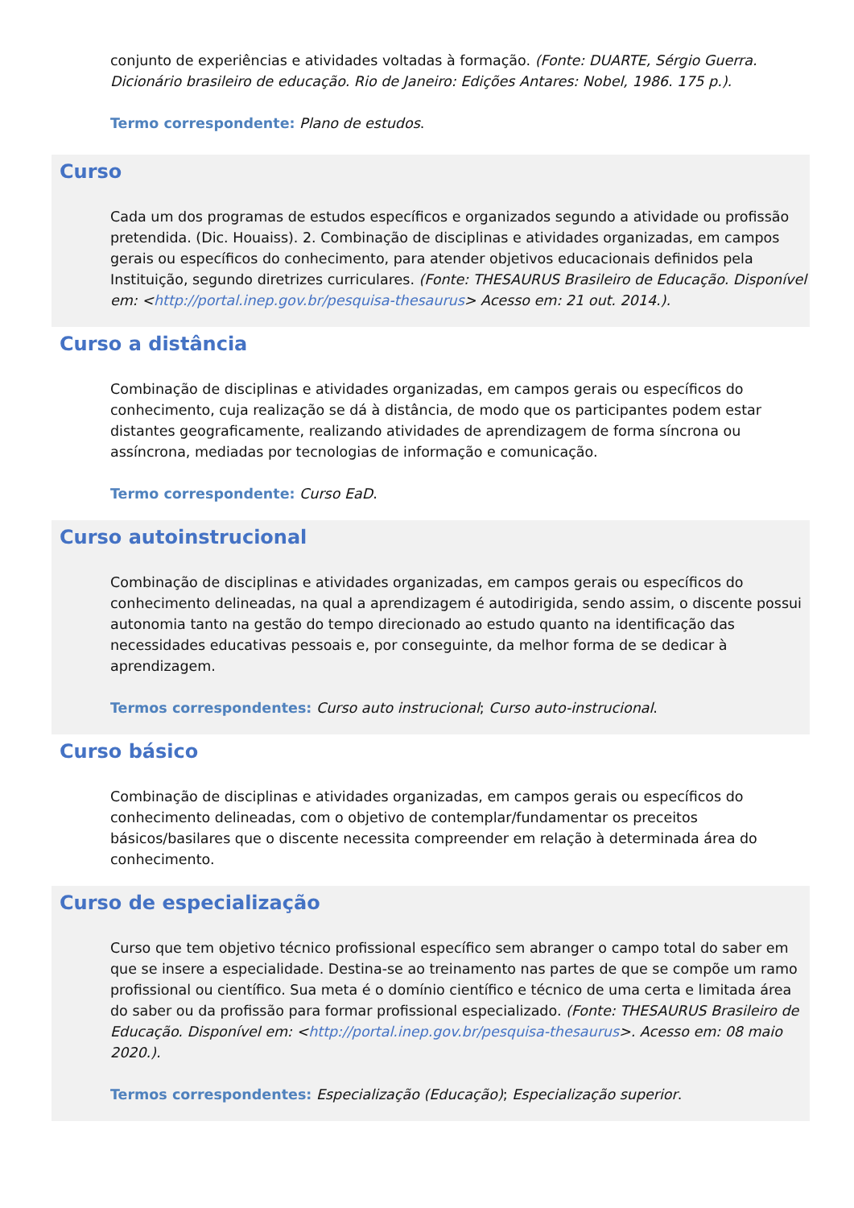conjunto de experiências e atividades voltadas à formação. (Fonte: DUARTE, Sérgio Guerra. Dicionário brasileiro de educação. Rio de Janeiro: Edições Antares: Nobel, 1986. 175 p.).
Termo correspondente: Plano de estudos.
Curso
Cada um dos programas de estudos específicos e organizados segundo a atividade ou profissão pretendida. (Dic. Houaiss). 2. Combinação de disciplinas e atividades organizadas, em campos gerais ou específicos do conhecimento, para atender objetivos educacionais definidos pela Instituição, segundo diretrizes curriculares. (Fonte: THESAURUS Brasileiro de Educação. Disponível em: <http://portal.inep.gov.br/pesquisa-thesaurus> Acesso em: 21 out. 2014.).
Curso a distância
Combinação de disciplinas e atividades organizadas, em campos gerais ou específicos do conhecimento, cuja realização se dá à distância, de modo que os participantes podem estar distantes geograficamente, realizando atividades de aprendizagem de forma síncrona ou assíncrona, mediadas por tecnologias de informação e comunicação.
Termo correspondente: Curso EaD.
Curso autoinstrucional
Combinação de disciplinas e atividades organizadas, em campos gerais ou específicos do conhecimento delineadas, na qual a aprendizagem é autodirigida, sendo assim, o discente possui autonomia tanto na gestão do tempo direcionado ao estudo quanto na identificação das necessidades educativas pessoais e, por conseguinte, da melhor forma de se dedicar à aprendizagem.
Termos correspondentes: Curso auto instrucional; Curso auto-instrucional.
Curso básico
Combinação de disciplinas e atividades organizadas, em campos gerais ou específicos do conhecimento delineadas, com o objetivo de contemplar/fundamentar os preceitos básicos/basilares que o discente necessita compreender em relação à determinada área do conhecimento.
Curso de especialização
Curso que tem objetivo técnico profissional específico sem abranger o campo total do saber em que se insere a especialidade. Destina-se ao treinamento nas partes de que se compõe um ramo profissional ou científico. Sua meta é o domínio científico e técnico de uma certa e limitada área do saber ou da profissão para formar profissional especializado. (Fonte: THESAURUS Brasileiro de Educação. Disponível em: <http://portal.inep.gov.br/pesquisa-thesaurus>. Acesso em: 08 maio 2020.).
Termos correspondentes: Especialização (Educação); Especialização superior.